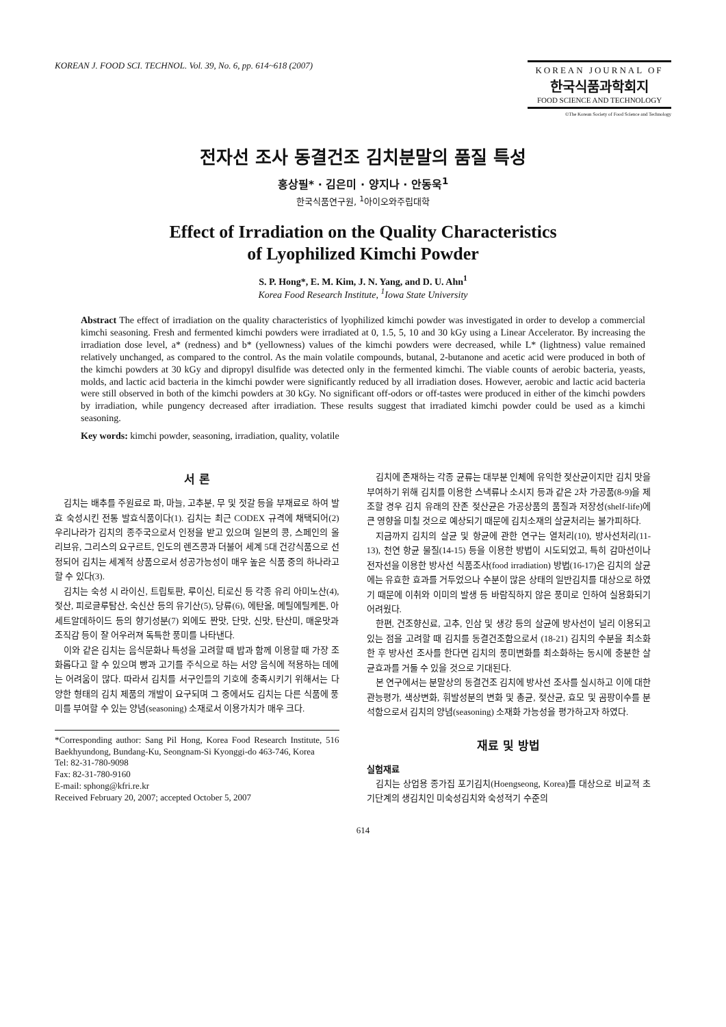KOREAN J. FOOD SCI. TECHNOL. Vol. 39, No. 6, pp. 614~618 (2007)
KOREAN JOURNAL OF
한국식품과학회지
FOOD SCIENCE AND TECHNOLOGY
©The Korean Society of Food Science and Technology
전자선 조사 동결건조 김치분말의 품질 특성
홍상필* · 김은미 · 양지나 · 안동욱<sup>1</sup>
한국식품연구원, <sup>1</sup>아이오와주립대학
Effect of Irradiation on the Quality Characteristics
of Lyophilized Kimchi Powder
S. P. Hong*, E. M. Kim, J. N. Yang, and D. U. Ahn<sup>1</sup>
Korea Food Research Institute, <sup>1</sup>Iowa State University
Abstract The effect of irradiation on the quality characteristics of lyophilized kimchi powder was investigated in order to develop a commercial kimchi seasoning. Fresh and fermented kimchi powders were irradiated at 0, 1.5, 5, 10 and 30 kGy using a Linear Accelerator. By increasing the irradiation dose level, a* (redness) and b* (yellowness) values of the kimchi powders were decreased, while L* (lightness) value remained relatively unchanged, as compared to the control. As the main volatile compounds, butanal, 2-butanone and acetic acid were produced in both of the kimchi powders at 30 kGy and dipropyl disulfide was detected only in the fermented kimchi. The viable counts of aerobic bacteria, yeasts, molds, and lactic acid bacteria in the kimchi powder were significantly reduced by all irradiation doses. However, aerobic and lactic acid bacteria were still observed in both of the kimchi powders at 30 kGy. No significant off-odors or off-tastes were produced in either of the kimchi powders by irradiation, while pungency decreased after irradiation. These results suggest that irradiated kimchi powder could be used as a kimchi seasoning.
Key words: kimchi powder, seasoning, irradiation, quality, volatile
서 론
김치는 배추를 주원료로 파, 마늘, 고추분, 무 및 젓갈 등을 부재료로 하여 발효 숙성시킨 전통 발효식품이다(1). 김치는 최근 CODEX 규격에 채택되어(2) 우리나라가 김치의 종주국으로서 인정을 받고 있으며 일본의 콩, 스페인의 올리브유, 그리스의 요구르트, 인도의 렌즈콩과 더불어 세계 5대 건강식품으로 선정되어 김치는 세계적 상품으로서 성공가능성이 매우 높은 식품 중의 하나라고 할 수 있다(3).
김치는 숙성 시 라이신, 트립토판, 루이신, 티로신 등 각종 유리 아미노산(4), 젖산, 피로글루탐산, 숙신산 등의 유기산(5), 당류(6), 에탄올, 메틸에틸케톤, 아세트알데하이드 등의 향기성분(7) 외에도 짠맛, 단맛, 신맛, 탄산미, 매운맛과 조직감 등이 잘 어우러져 독특한 풍미를 나타낸다.
이와 같은 김치는 음식문화나 특성을 고려할 때 밥과 함께 이용할 때 가장 조화롭다고 할 수 있으며 빵과 고기를 주식으로 하는 서양 음식에 적용하는 데에는 어려움이 많다. 따라서 김치를 서구인들의 기호에 충족시키기 위해서는 다양한 형태의 김치 제품의 개발이 요구되며 그 중에서도 김치는 다른 식품에 풍미를 부여할 수 있는 양념(seasoning) 소재로서 이용가치가 매우 크다.
*Corresponding author: Sang Pil Hong, Korea Food Research Institute, 516 Baekhyundong, Bundang-Ku, Seongnam-Si Kyonggi-do 463-746, Korea
Tel: 82-31-780-9098
Fax: 82-31-780-9160
E-mail: sphong@kfri.re.kr
Received February 20, 2007; accepted October 5, 2007
김치에 존재하는 각종 균류는 대부분 인체에 유익한 젖산균이지만 김치 맛을 부여하기 위해 김치를 이용한 스낵류나 소시지 등과 같은 2차 가공품(8-9)을 제조할 경우 김치 유래의 잔존 젖산균은 가공상품의 품질과 저장성(shelf-life)에 큰 영향을 미칠 것으로 예상되기 때문에 김치소재의 살균처리는 불가피하다.
지금까지 김치의 살균 및 항균에 관한 연구는 열처리(10), 방사선처리(11-13), 천연 항균 물질(14-15) 등을 이용한 방법이 시도되었고, 특히 감마선이나 전자선을 이용한 방사선 식품조사(food irradiation) 방법(16-17)은 김치의 살균에는 유효한 효과를 거두었으나 수분이 많은 상태의 일반김치를 대상으로 하였기 때문에 이취와 이미의 발생 등 바람직하지 않은 풍미로 인하여 실용화되기 어려웠다.
한편, 건조향신료, 고추, 인삼 및 생강 등의 살균에 방사선이 널리 이용되고 있는 점을 고려할 때 김치를 동결건조함으로서 (18-21) 김치의 수분을 최소화 한 후 방사선 조사를 한다면 김치의 풍미변화를 최소화하는 동시에 충분한 살균효과를 거둘 수 있을 것으로 기대된다.
본 연구에서는 분말상의 동결건조 김치에 방사선 조사를 실시하고 이에 대한 관능평가, 색상변화, 휘발성분의 변화 및 총균, 젖산균, 효모 및 곰팡이수를 분석함으로서 김치의 양념(seasoning) 소재화 가능성을 평가하고자 하였다.
재료 및 방법
실험재료
김치는 상업용 종가집 포기김치(Hoengseong, Korea)를 대상으로 비교적 초기단계의 생김치인 미숙성김치와 숙성적기 수준의
614